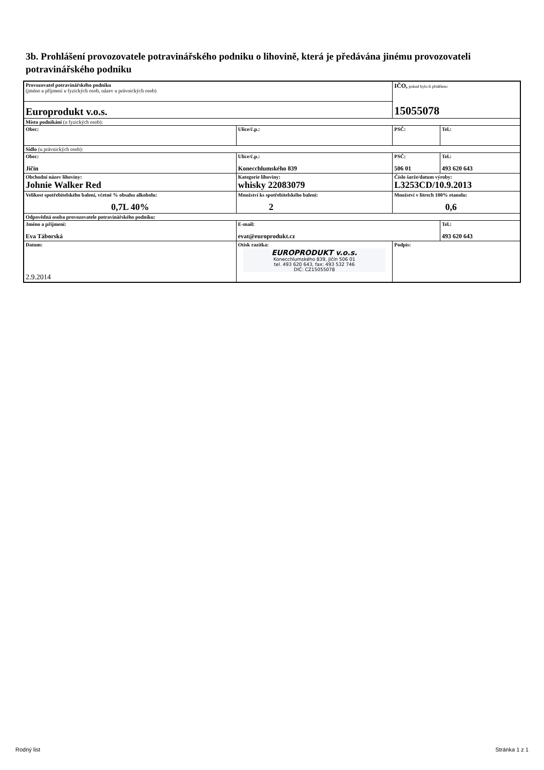3b. Prohlášení provozovatele potravinářského podniku o lihovině, která je předávána jinému provozovateli potravinářského podniku
| Provozovatel potravinářského podniku (jméno a příjmení u fyzických osob, název u právnických osob) | | | IČO, pokud bylo-li přiděleno 15055078 | |
| Europrodukt v.o.s. | | | | |
| Místo podnikání (u fyzických osob): | | | | |
| Obec: | Ulice/č.p.: | | PSČ: | Tel.: |
| Sídlo (u právnických osob): | | | | |
| Obec: Jičín | Ulice/č.p.: Konecchlumského 839 | | PSČ: 506 01 | Tel.: 493 620 643 |
| Obchodní název lihoviny: Johnie Walker Red | Kategorie lihoviny: whisky 22083079 | | Číslo šarže/datum výroby: L3253CD/10.9.2013 | |
| Velikost spotřebitelského balení, včetně % obsahu alkoholu: 0,7L 40% | Množství ks spotřebitelského balení: 2 | | Množství v litrech 100% etanolu: 0,6 | |
| Odpovědná osoba provozovatele potravinářského podniku: | | | | |
| Jméno a příjmení: Eva Táborská | | E-mail: evat@europrodukt.cz | | Tel.: 493 620 643 |
| Datum: 2.9.2014 | | Otisk razítka: EUROPRODUKT v.o.s. Konecchlumského 839, Jičín 506 01 tel. 493 620 643, fax: 493 532 746 DIČ: CZ15055078 | Podpis: | |
Rodný list Stránka 1 z 1